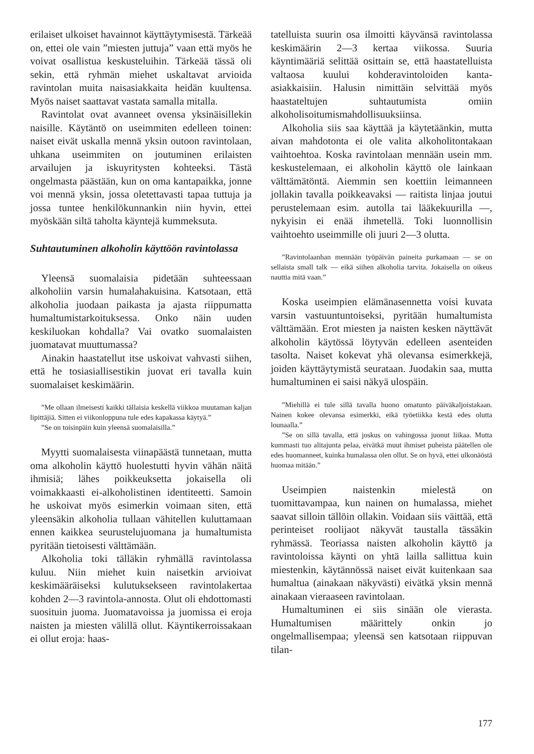erilaiset ulkoiset havainnot käyttäytymisestä. Tärkeää on, ettei ole vain ”miesten juttuja” vaan että myös he voivat osallistua keskusteluihin. Tärkeää tässä oli sekin, että ryhmän miehet uskaltavat arvioida ravintolan muita naisasiakkaita heidän kuultensa. Myös naiset saattavat vastata samalla mitalla.
Ravintolat ovat avanneet ovensa yksinäisillekin naisille. Käytäntö on useimmiten edelleen toinen: naiset eivät uskalla mennä yksin outoon ravintolaan, uhkana useimmiten on joutuminen erilaisten arvailujen ja iskuyritysten kohteeksi. Tästä ongelmasta päästään, kun on oma kantapaikka, jonne voi mennä yksin, jossa oletettavasti tapaa tuttuja ja jossa tuntee henkilökunnankin niin hyvin, ettei myöskään siltä taholta käyntejä kummeksuta.
Suhtautuminen alkoholin käyttöön ravintolassa
Yleensä suomalaisia pidetään suhteessaan alkoholiin varsin humalahakuisina. Katsotaan, että alkoholia juodaan paikasta ja ajasta riippumatta humaltumistarkoituksessa. Onko näin uuden keskiluokan kohdalla? Vai ovatko suomalaisten juomatavat muuttumassa?
Ainakin haastatellut itse uskoivat vahvasti siihen, että he tosiasiallisestikin juovat eri tavalla kuin suomalaiset keskimäärin.
”Me ollaan ilmeisesti kaikki tällaisia keskellä viikkoa muutaman kaljan lipittäjiä. Sitten ei viikonloppuna tule edes kapakassa käytyä.”
”Se on toisinpäin kuin yleensä suomalaisilla.”
Myytti suomalaisesta viinapäästä tunnetaan, mutta oma alkoholin käyttö huolestutti hyvin vähän näitä ihmisiä; lähes poikkeuksetta jokaisella oli voimakkaasti ei-alkoholistinen identiteetti. Samoin he uskoivat myös esimerkin voimaan siten, että yleensäkin alkoholia tullaan vähitellen kuluttamaan ennen kaikkea seurustelujuomana ja humaltumista pyritään tietoisesti välttämään.
Alkoholia toki tälläkin ryhmällä ravintolassa kuluu. Niin miehet kuin naisetkin arvioivat keskimääräiseksi kulutuksekseen ravintolakertaa kohden 2—3 ravintola-annosta. Olut oli ehdottomasti suosituin juoma. Juomatavoissa ja juomissa ei eroja naisten ja miesten välillä ollut. Käyntikerroissakaan ei ollut eroja: haas-
tatelluista suurin osa ilmoitti käyvänsä ravintolassa keskimäärin 2—3 kertaa viikossa. Suuria käyntimääriä selittää osittain se, että haastatelluista valtaosa kuului kohderavintoloiden kanta-asiakkaisiin. Halusin nimittäin selvittää myös haastateltujen suhtautumista omiin alkoholisoitumismahdollisuuksiinsa.
Alkoholia siis saa käyttää ja käytetäänkin, mutta aivan mahdotonta ei ole valita alkoholitontakaan vaihtoehtoa. Koska ravintolaan mennään usein mm. keskustelemaan, ei alkoholin käyttö ole lainkaan välttämätöntä. Aiemmin sen koettiin leimanneen jollakin tavalla poikkeavaksi — raitista linjaa joutui perustelemaan esim. autolla tai lääkekuurilla —, nykyisin ei enää ihmetellä. Toki luonnollisin vaihtoehto useimmille oli juuri 2—3 olutta.
”Ravintolaanhan mennään työpäivän paineita purkamaan — se on sellaista small talk — eikä siihen alkoholia tarvita. Jokaisella on oikeus nauttia mitä vaan.”
Koska useimpien elämänasennetta voisi kuvata varsin vastuuntuntoiseksi, pyritään humaltumista välttämään. Erot miesten ja naisten kesken näyttävät alkoholin käytössä löytyvän edelleen asenteiden tasolta. Naiset kokevat yhä olevansa esimerkkejä, joiden käyttäytymistä seurataan. Juodakin saa, mutta humaltuminen ei saisi näkyä ulospäin.
”Miehillä ei tule sillä tavalla huono omatunto päiväkaljoistakaan. Nainen kokee olevansa esimerkki, eikä työetiikka kestä edes olutta lounaalla.”
”Se on sillä tavalla, että joskus on vahingossa juonut liikaa. Mutta kummasti tuo alitajunta pelaa, eivätkä muut ihmiset puheista päätellen ole edes huomanneet, kuinka humalassa olen ollut. Se on hyvä, ettei ulkonäöstä huomaa mitään.”
Useimpien naistenkin mielestä on tuomittavampaa, kun nainen on humalassa, miehet saavat silloin tällöin ollakin. Voidaan siis väittää, että perinteiset roolijaot näkyvät taustalla tässäkin ryhmässä. Teoriassa naisten alkoholin käyttö ja ravintoloissa käynti on yhtä lailla sallittua kuin miestenkin, käytännössä naiset eivät kuitenkaan saa humaltua (ainakaan näkyvästi) eivätkä yksin mennä ainakaan vieraaseen ravintolaan.
Humaltuminen ei siis sinään ole vierasta. Humaltumisen määrittely onkin jo ongelmallisempaa; yleensä sen katsotaan riippuvan tilan-
177